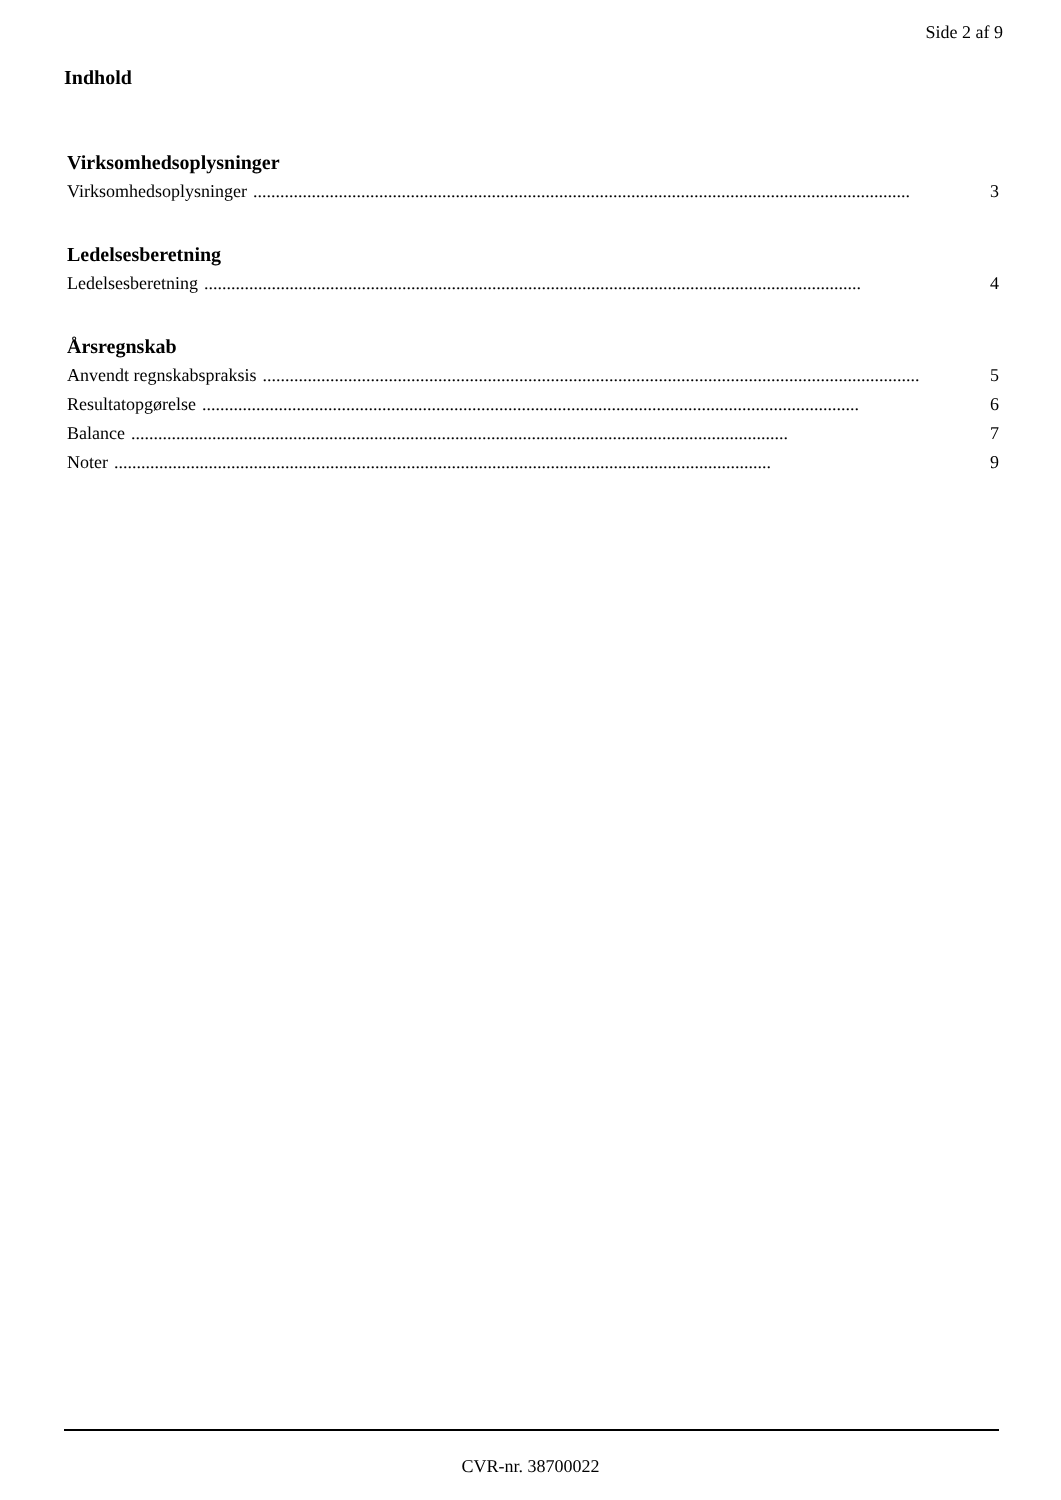Side 2 af 9
Indhold
Virksomhedsoplysninger
Virksomhedsoplysninger.................................................................................................................................................. 3
Ledelsesberetning
Ledelsesberetning.................................................................................................................................................. 4
Årsregnskab
Anvendt regnskabspraksis.................................................................................................................................................. 5
Resultatopgørelse.................................................................................................................................................. 6
Balance.................................................................................................................................................. 7
Noter.................................................................................................................................................. 9
CVR-nr. 38700022